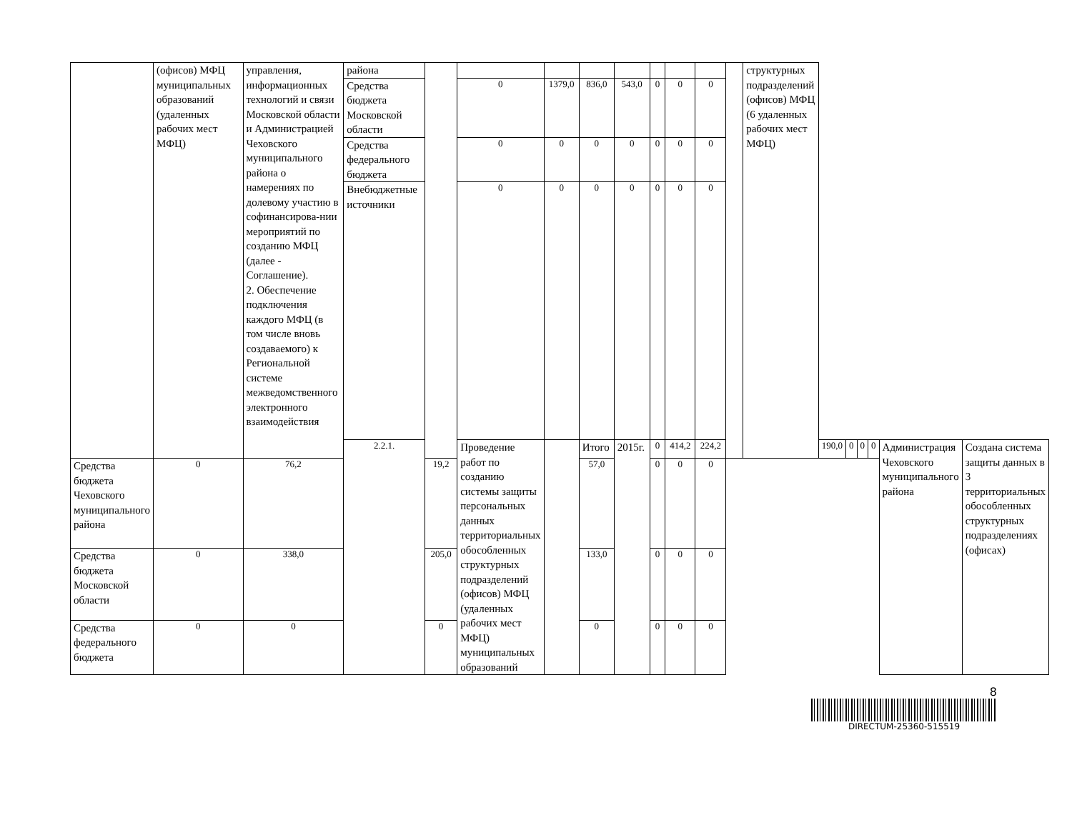| | (офисов) МФЦ муниципальных образований (удаленных рабочих мест МФЦ) | управления, информационных технологий и связи Московской области и Администрацией Чеховского муниципального района о намерениях по долевому участию в софинансирова-нии мероприятий по созданию МФЦ (далее - Соглашение). 2. Обеспечение подключения каждого МФЦ (в том числе вновь создаваемого) к Региональной системе межведомственного электронного взаимодействия | района | | | | | | | | | | структурных подразделений (офисов) МФЦ (6 удаленных рабочих мест МФЦ) | | | | | | |
| | | | Средства бюджета Московской области | | 0 | 1379,0 | 836,0 | 543,0 | 0 | 0 | 0 | | | | | | | | |
| | | | Средства федерального бюджета | | 0 | 0 | 0 | 0 | 0 | 0 | 0 | | | | | | | | |
| | | | Внебюджетные источники | | 0 | 0 | 0 | 0 | 0 | 0 | 0 | | | | | | | | |
| | | | 2.2.1. | | Проведение работ по созданию системы защиты персональных данных территориальных обособленных структурных подразделений (офисов) МФЦ (удаленных рабочих мест МФЦ) муниципальных образований | | Итого | 2015г. | 0 | 414,2 | 224,2 | | | 190,0 | 0 | 0 | 0 | Администрация Чеховского муниципального района | Создана система защиты данных в 3 территориальных обособленных структурных подразделениях (офисах) |
| Средства бюджета Чеховского муниципального района | 0 | 76,2 | | 19,2 | | | 57,0 | | 0 | 0 | 0 | | | | | | | | |
| Средства бюджета Московской области | 0 | 338,0 | | 205,0 | | | 133,0 | | 0 | 0 | 0 | | | | | | | | |
| Средства федерального бюджета | 0 | 0 | | 0 | | | 0 | | 0 | 0 | 0 | | | | | | | | |
8
DIRECTUM-25360-515519